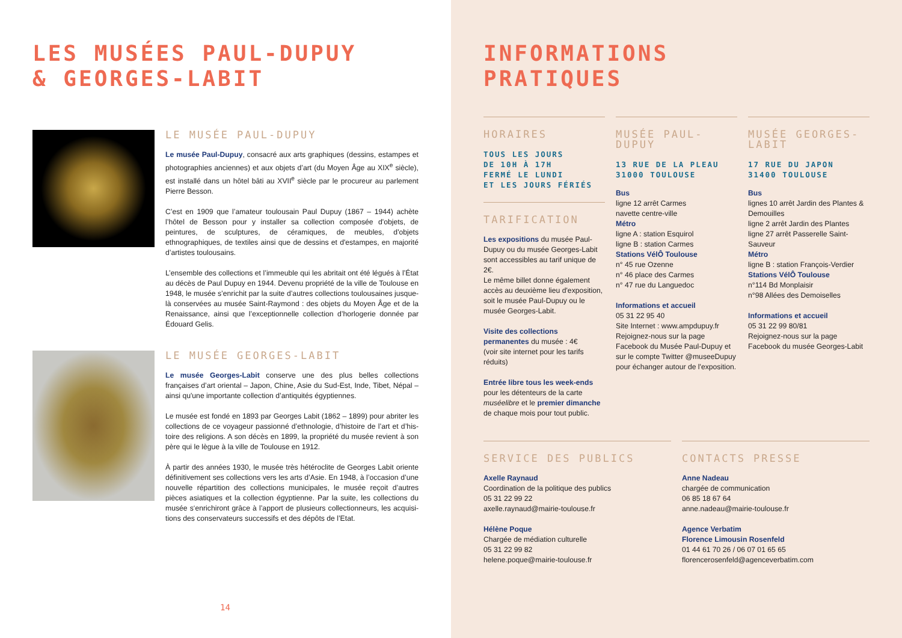LES MUSÉES PAUL-DUPUY
& GEORGES-LABIT
LE MUSÉE PAUL-DUPUY
Le musée Paul-Dupuy, consacré aux arts graphiques (dessins, estampes et photographies anciennes) et aux objets d’art (du Moyen Âge au XIX<sup>e</sup> siècle), est installé dans un hôtel bâti au XVII<sup>e</sup> siècle par le procureur au parlement Pierre Besson.
C’est en 1909 que l’amateur toulousain Paul Dupuy (1867 – 1944) achète l’hô­tel de Besson pour y installer sa collection composée d'objets, de peintures, de sculptures, de céramiques, de meubles, d'objets ethnographiques, de tex­tiles ainsi que de dessins et d'estampes, en majorité d’artistes toulousains.
L’ensemble des collections et l’immeuble qui les abritait ont été légués à l’État au décès de Paul Dupuy en 1944. Devenu propriété de la ville de Toulouse en 1948, le musée s’enrichit par la suite d’autres collections toulousaines jusque-là conservées au musée Saint-Raymond : des objets du Moyen Âge et de la Renaissance, ainsi que l’exceptionnelle collection d’horlogerie donnée par Édouard Gelis.
LE MUSÉE GEORGES-LABIT
Le musée Georges-Labit conserve une des plus belles collections françaises d’art oriental – Japon, Chine, Asie du Sud-Est, Inde, Tibet, Népal – ainsi qu'une importante collection d’antiquités égyptiennes.
Le musée est fondé en 1893 par Georges Labit (1862 – 1899) pour abriter les collections de ce voyageur passionné d’ethnologie, d’histoire de l’art et d’his­toire des religions. A son décès en 1899, la propriété du musée revient à son père qui le lègue à la ville de Toulouse en 1912.
À partir des années 1930, le musée très hétéroclite de Georges Labit oriente définitivement ses collections vers les arts d’Asie. En 1948, à l’occasion d’une nouvelle répartition des collections municipales, le musée reçoit d’autres pièces asiatiques et la collection égyptienne. Par la suite, les collections du musée s‘enrichiront grâce à l’apport de plusieurs collectionneurs, les acquisi­tions des conservateurs successifs et des dépôts de l’Etat.
14
INFORMATIONS
PRATIQUES
HORAIRES
TOUS LES JOURS
DE 10H À 17H
FERMÉ LE LUNDI
ET LES JOURS FÉRIÉS
TARIFICATION
Les expositions du musée Paul-Dupuy ou du musée Georges-Labit sont accessibles au tarif unique de 2€.
Le même billet donne également accès au deuxième lieu d'exposition, soit le musée Paul-Dupuy ou le musée Georges-Labit.
Visite des collections permanentes du musée : 4€
(voir site internet pour les tarifs réduits)
Entrée libre tous les week-ends pour les détenteurs de la carte muséelibre et le premier dimanche de chaque mois pour tout public.
MUSÉE PAUL-DUPUY
13 RUE DE LA PLEAU
31000 TOULOUSE
Bus
ligne 12 arrêt Carmes
navette centre-ville
Métro
ligne A : station Esquirol
ligne B : station Carmes
Stations VélÔ Toulouse
n° 45 rue Ozenne
n° 46 place des Carmes
n° 47 rue du Languedoc
Informations et accueil
05 31 22 95 40
Site Internet : www.ampdupuy.fr
Rejoignez-nous sur la page Facebook du Musée Paul-Dupuy et sur le compte Twitter @museeDupuy pour échanger autour de l'exposition.
MUSÉE GEORGES-LABIT
17 RUE DU JAPON
31400 TOULOUSE
Bus
lignes 10 arrêt Jardin des Plantes & Demouilles
ligne 2 arrêt Jardin des Plantes
ligne 27 arrêt Passerelle Saint-Sauveur
Métro
ligne B : station François-Verdier
Stations VélÔ Toulouse
n°114 Bd Monplaisir
n°98 Allées des Demoiselles
Informations et accueil
05 31 22 99 80/81
Rejoignez-nous sur la page Facebook du musée Georges-Labit
SERVICE DES PUBLICS
Axelle Raynaud
Coordination de la politique des publics
05 31 22 99 22
axelle.raynaud@mairie-toulouse.fr
Hélène Poque
Chargée de médiation culturelle
05 31 22 99 82
helene.poque@mairie-toulouse.fr
CONTACTS PRESSE
Anne Nadeau
chargée de communication
06 85 18 67 64
anne.nadeau@mairie-toulouse.fr
Agence Verbatim
Florence Limousin Rosenfeld
01 44 61 70 26 / 06 07 01 65 65
florencerosenfeld@agenceverbatim.com